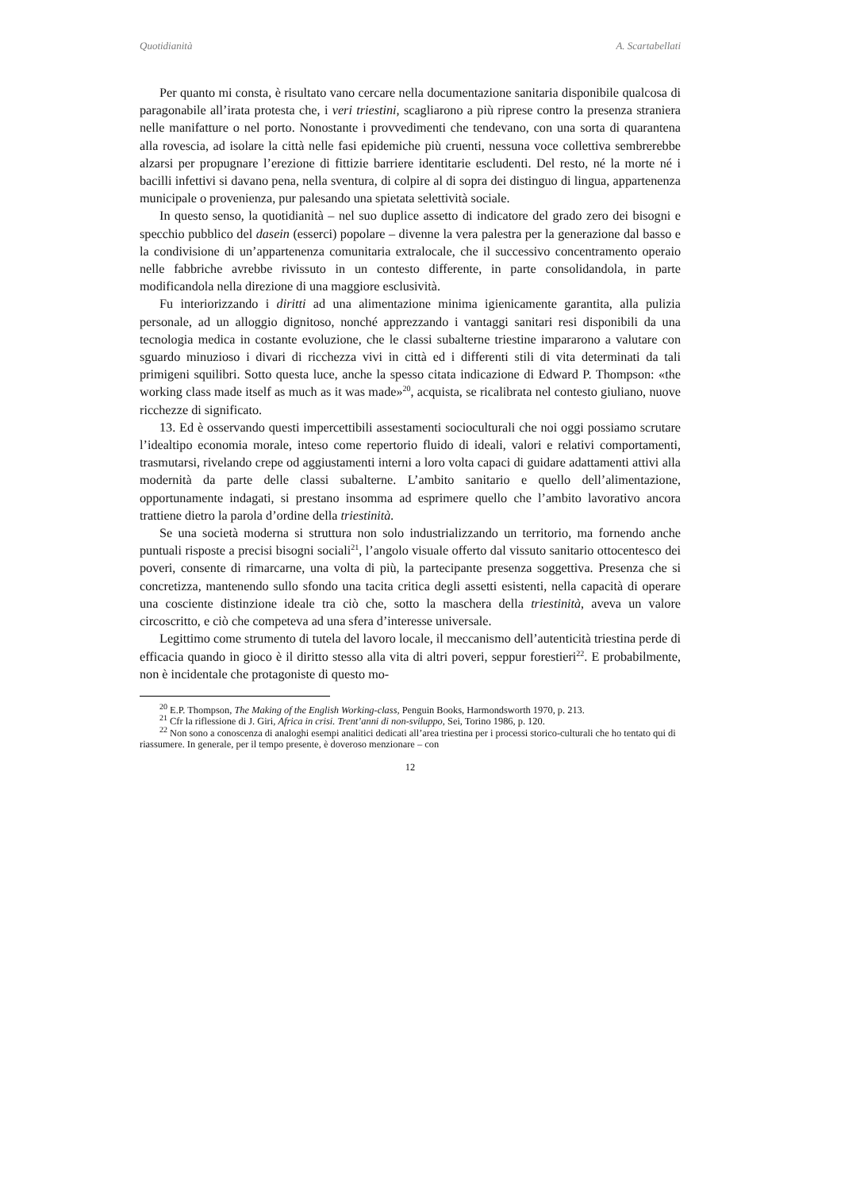Quotidianità A. Scartabellati
Per quanto mi consta, è risultato vano cercare nella documentazione sanitaria disponibile qualcosa di paragonabile all’irata protesta che, i veri triestini, scagliarono a più riprese contro la presenza straniera nelle manifatture o nel porto. Nonostante i provvedimenti che tendevano, con una sorta di quarantena alla rovescia, ad isolare la città nelle fasi epidemiche più cruenti, nessuna voce collettiva sembrerebbe alzarsi per propugnare l’erezione di fittizie barriere identitarie escludenti. Del resto, né la morte né i bacilli infettivi si davano pena, nella sventura, di colpire al di sopra dei distinguo di lingua, appartenenza municipale o provenienza, pur palesando una spietata selettività sociale.
In questo senso, la quotidianità – nel suo duplice assetto di indicatore del grado zero dei bisogni e specchio pubblico del dasein (esserci) popolare – divenne la vera palestra per la generazione dal basso e la condivisione di un’appartenenza comunitaria extralocale, che il successivo concentramento operaio nelle fabbriche avrebbe rivissuto in un contesto differente, in parte consolidandola, in parte modificandola nella direzione di una maggiore esclusività.
Fu interiorizzando i diritti ad una alimentazione minima igienicamente garantita, alla pulizia personale, ad un alloggio dignitoso, nonché apprezzando i vantaggi sanitari resi disponibili da una tecnologia medica in costante evoluzione, che le classi subalterne triestine impararono a valutare con sguardo minuzioso i divari di ricchezza vivi in città ed i differenti stili di vita determinati da tali primigeni squilibri. Sotto questa luce, anche la spesso citata indicazione di Edward P. Thompson: «the working class made itself as much as it was made»<sup>20</sup>, acquista, se ricalibrata nel contesto giuliano, nuove ricchezze di significato.
13. Ed è osservando questi impercettibili assestamenti socioculturali che noi oggi possiamo scrutare l’idealtipo economia morale, inteso come repertorio fluido di ideali, valori e relativi comportamenti, trasmutarsi, rivelando crepe od aggiustamenti interni a loro volta capaci di guidare adattamenti attivi alla modernità da parte delle classi subalterne. L’ambito sanitario e quello dell’alimentazione, opportunamente indagati, si prestano insomma ad esprimere quello che l’ambito lavorativo ancora trattiene dietro la parola d’ordine della triestinità.
Se una società moderna si struttura non solo industrializzando un territorio, ma fornendo anche puntuali risposte a precisi bisogni sociali<sup>21</sup>, l’angolo visuale offerto dal vissuto sanitario ottocentesco dei poveri, consente di rimarcarne, una volta di più, la partecipante presenza soggettiva. Presenza che si concretizza, mantenendo sullo sfondo una tacita critica degli assetti esistenti, nella capacità di operare una cosciente distinzione ideale tra ciò che, sotto la maschera della triestinità, aveva un valore circoscritto, e ciò che competeva ad una sfera d’interesse universale.
Legittimo come strumento di tutela del lavoro locale, il meccanismo dell’autenticità triestina perde di efficacia quando in gioco è il diritto stesso alla vita di altri poveri, seppur forestieri<sup>22</sup>. E probabilmente, non è incidentale che protagoniste di questo mo-
<sup>20</sup> E.P. Thompson, The Making of the English Working-class, Penguin Books, Harmondsworth 1970, p. 213.
<sup>21</sup> Cfr la riflessione di J. Giri, Africa in crisi. Trent’anni di non-sviluppo, Sei, Torino 1986, p. 120.
<sup>22</sup> Non sono a conoscenza di analoghi esempi analitici dedicati all’area triestina per i processi storico-culturali che ho tentato qui di riassumere. In generale, per il tempo presente, è doveroso menzionare – con
12